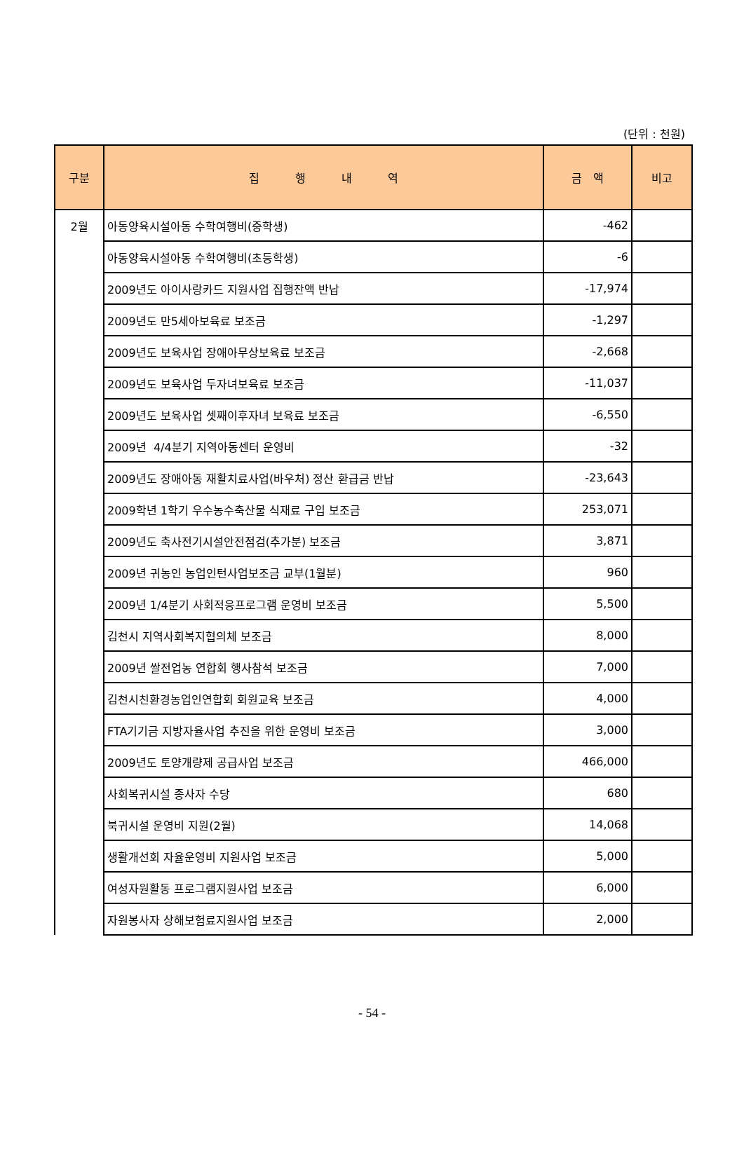(단위 : 천원)
| 구분 | 집 행 내 역 | 금 액 | 비고 |
| --- | --- | --- | --- |
| 2월 | 아동양육시설아동 수학여행비(중학생) | -462 | |
| | 아동양육시설아동 수학여행비(초등학생) | -6 | |
| | 2009년도 아이사랑카드 지원사업 집행잔액 반납 | -17,974 | |
| | 2009년도 만5세아보육료 보조금 | -1,297 | |
| | 2009년도 보육사업 장애아무상보육료 보조금 | -2,668 | |
| | 2009년도 보육사업 두자녀보육료 보조금 | -11,037 | |
| | 2009년도 보육사업 셋째이후자녀 보육료 보조금 | -6,550 | |
| | 2009년 4/4분기 지역아동센터 운영비 | -32 | |
| | 2009년도 장애아동 재활치료사업(바우처) 정산 환급금 반납 | -23,643 | |
| | 2009학년 1학기 우수농수축산물 식재료 구입 보조금 | 253,071 | |
| | 2009년도 축사전기시설안전점검(추가분) 보조금 | 3,871 | |
| | 2009년 귀농인 농업인턴사업보조금 교부(1월분) | 960 | |
| | 2009년 1/4분기 사회적응프로그램 운영비 보조금 | 5,500 | |
| | 김천시 지역사회복지협의체 보조금 | 8,000 | |
| | 2009년 쌀전업농 연합회 행사참석 보조금 | 7,000 | |
| | 김천시친환경농업인연합회 회원교육 보조금 | 4,000 | |
| | FTA기기금 지방자율사업 추진을 위한 운영비 보조금 | 3,000 | |
| | 2009년도 토양개량제 공급사업 보조금 | 466,000 | |
| | 사회복귀시설 종사자 수당 | 680 | |
| | 북귀시설 운영비 지원(2월) | 14,068 | |
| | 생활개선회 자율운영비 지원사업 보조금 | 5,000 | |
| | 여성자원활동 프로그램지원사업 보조금 | 6,000 | |
| | 자원봉사자 상해보험료지원사업 보조금 | 2,000 | |
- 54 -